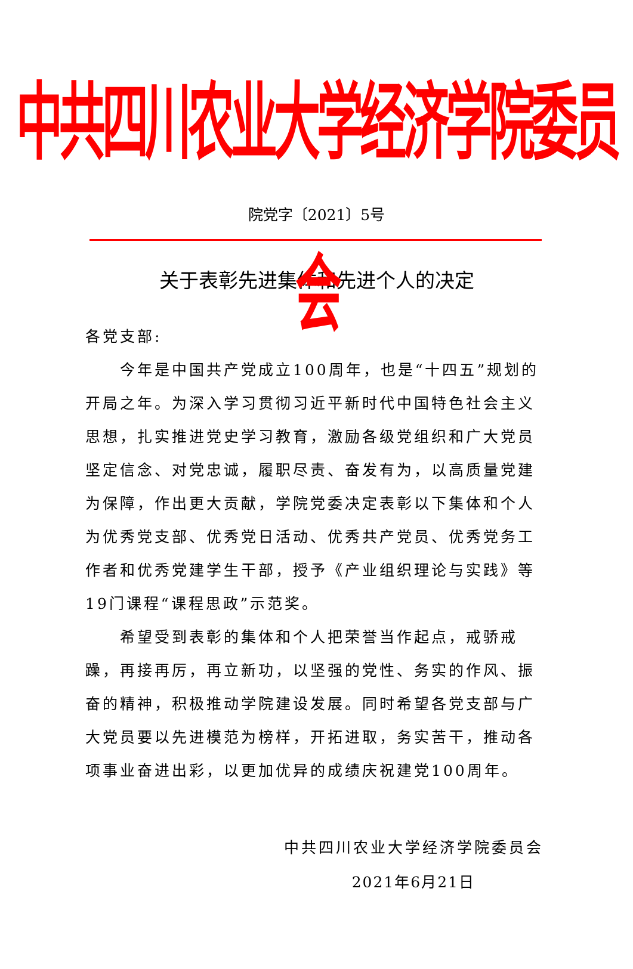中共四川农业大学经济学院委员会
院党字〔2021〕5号
关于表彰先进集体和先进个人的决定
各党支部:
今年是中国共产党成立100周年，也是“十四五”规划的开局之年。为深入学习贯彻习近平新时代中国特色社会主义思想，扎实推进党史学习教育，激励各级党组织和广大党员坚定信念、对党忠诚，履职尽责、奋发有为，以高质量党建为保障，作出更大贡献，学院党委决定表彰以下集体和个人为优秀党支部、优秀党日活动、优秀共产党员、优秀党务工作者和优秀党建学生干部，授予《产业组织理论与实践》等19门课程“课程思政”示范奖。
希望受到表彰的集体和个人把荣誉当作起点，戒骄戒躁，再接再厉，再立新功，以坚强的党性、务实的作风、振奋的精神，积极推动学院建设发展。同时希望各党支部与广大党员要以先进模范为榜样，开拓进取，务实苦干，推动各项事业奋进出彩，以更加优异的成绩庆祝建党100周年。
中共四川农业大学经济学院委员会
2021年6月21日